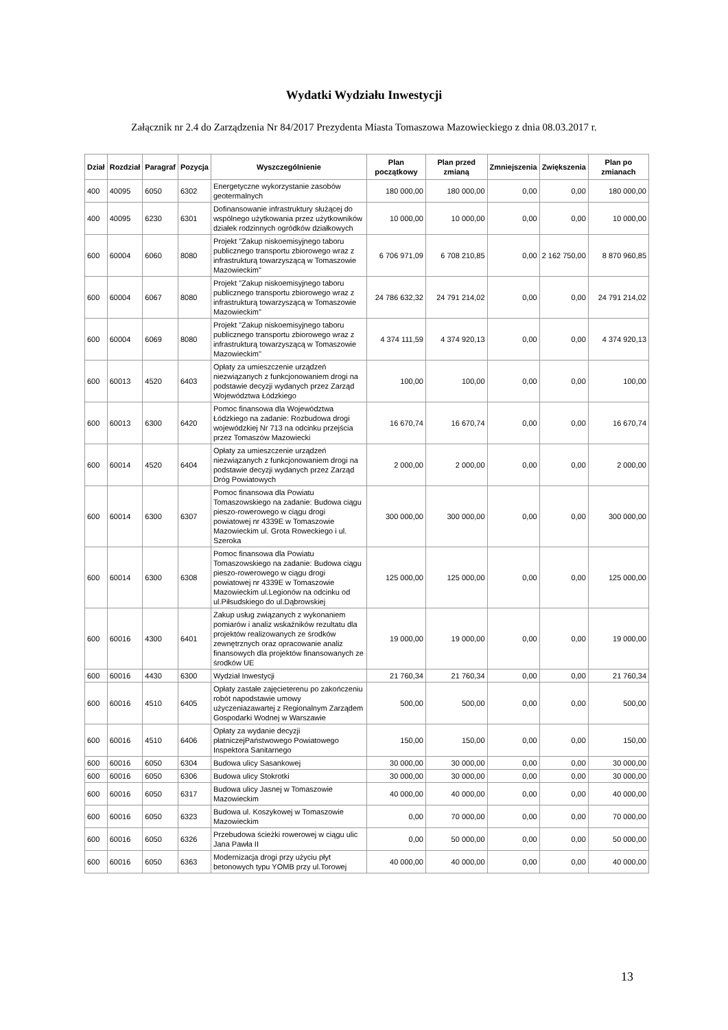Wydatki Wydziału Inwestycji
Załącznik nr 2.4 do Zarządzenia Nr 84/2017 Prezydenta Miasta Tomaszowa Mazowieckiego z dnia 08.03.2017 r.
| Dział | Rozdział | Paragraf | Pozycja | Wyszczególnienie | Plan początkowy | Plan przed zmianą | Zmniejszenia | Zwiększenia | Plan po zmianach |
| --- | --- | --- | --- | --- | --- | --- | --- | --- | --- |
| 400 | 40095 | 6050 | 6302 | Energetyczne wykorzystanie zasobów geotermalnych | 180 000,00 | 180 000,00 | 0,00 | 0,00 | 180 000,00 |
| 400 | 40095 | 6230 | 6301 | Dofinansowanie infrastruktury służącej do wspólnego użytkowania przez użytkowników działek rodzinnych ogródków działkowych | 10 000,00 | 10 000,00 | 0,00 | 0,00 | 10 000,00 |
| 600 | 60004 | 6060 | 8080 | Projekt "Zakup niskoemisyjnego taboru publicznego transportu zbiorowego wraz z infrastrukturą towarzyszącą w Tomaszowie Mazowieckim" | 6 706 971,09 | 6 708 210,85 | 0,00 | 2 162 750,00 | 8 870 960,85 |
| 600 | 60004 | 6067 | 8080 | Projekt "Zakup niskoemisyjnego taboru publicznego transportu zbiorowego wraz z infrastrukturą towarzyszącą w Tomaszowie Mazowieckim" | 24 786 632,32 | 24 791 214,02 | 0,00 | 0,00 | 24 791 214,02 |
| 600 | 60004 | 6069 | 8080 | Projekt "Zakup niskoemisyjnego taboru publicznego transportu zbiorowego wraz z infrastrukturą towarzyszącą w Tomaszowie Mazowieckim" | 4 374 111,59 | 4 374 920,13 | 0,00 | 0,00 | 4 374 920,13 |
| 600 | 60013 | 4520 | 6403 | Opłaty za umieszczenie urządzeń niezwiązanych z funkcjonowaniem drogi na podstawie decyzji wydanych przez Zarząd Województwa Łódzkiego | 100,00 | 100,00 | 0,00 | 0,00 | 100,00 |
| 600 | 60013 | 6300 | 6420 | Pomoc finansowa dla Województwa Łódzkiego na zadanie: Rozbudowa drogi wojewódzkiej Nr 713 na odcinku przejścia przez Tomaszów Mazowiecki | 16 670,74 | 16 670,74 | 0,00 | 0,00 | 16 670,74 |
| 600 | 60014 | 4520 | 6404 | Opłaty za umieszczenie urządzeń niezwiązanych z funkcjonowaniem drogi na podstawie decyzji wydanych przez Zarząd Dróg Powiatowych | 2 000,00 | 2 000,00 | 0,00 | 0,00 | 2 000,00 |
| 600 | 60014 | 6300 | 6307 | Pomoc finansowa dla Powiatu Tomaszowskiego na zadanie: Budowa ciągu pieszo-rowerowego w ciągu drogi powiatowej nr 4339E w Tomaszowie Mazowieckim ul. Grota Roweckiego i ul. Szeroka | 300 000,00 | 300 000,00 | 0,00 | 0,00 | 300 000,00 |
| 600 | 60014 | 6300 | 6308 | Pomoc finansowa dla Powiatu Tomaszowskiego na zadanie: Budowa ciągu pieszo-rowerowego w ciągu drogi powiatowej nr 4339E w Tomaszowie Mazowieckim ul.Legionów na odcinku od ul.Piłsudskiego do ul.Dąbrowskiej | 125 000,00 | 125 000,00 | 0,00 | 0,00 | 125 000,00 |
| 600 | 60016 | 4300 | 6401 | Zakup usług związanych z wykonaniem pomiarów i analiz wskaźników rezultatu dla projektów realizowanych ze środków zewnętrznych oraz opracowanie analiz finansowych dla projektów finansowanych ze środków UE | 19 000,00 | 19 000,00 | 0,00 | 0,00 | 19 000,00 |
| 600 | 60016 | 4430 | 6300 | Wydział Inwestycji | 21 760,34 | 21 760,34 | 0,00 | 0,00 | 21 760,34 |
| 600 | 60016 | 4510 | 6405 | Opłaty zastałe zajęcieterenu po zakończeniu robót napodstawie umowy użyczeniazawartej z Regionalnym Zarządem Gospodarki Wodnej w Warszawie | 500,00 | 500,00 | 0,00 | 0,00 | 500,00 |
| 600 | 60016 | 4510 | 6406 | Opłaty za wydanie decyzji płatniczejPaństwowego Powiatowego Inspektora Sanitarnego | 150,00 | 150,00 | 0,00 | 0,00 | 150,00 |
| 600 | 60016 | 6050 | 6304 | Budowa ulicy Sasankowej | 30 000,00 | 30 000,00 | 0,00 | 0,00 | 30 000,00 |
| 600 | 60016 | 6050 | 6306 | Budowa ulicy Stokrotki | 30 000,00 | 30 000,00 | 0,00 | 0,00 | 30 000,00 |
| 600 | 60016 | 6050 | 6317 | Budowa ulicy Jasnej w Tomaszowie Mazowieckim | 40 000,00 | 40 000,00 | 0,00 | 0,00 | 40 000,00 |
| 600 | 60016 | 6050 | 6323 | Budowa ul. Koszykowej w Tomaszowie Mazowieckim | 0,00 | 70 000,00 | 0,00 | 0,00 | 70 000,00 |
| 600 | 60016 | 6050 | 6326 | Przebudowa ścieżki rowerowej w ciągu ulic Jana Pawła II | 0,00 | 50 000,00 | 0,00 | 0,00 | 50 000,00 |
| 600 | 60016 | 6050 | 6363 | Modernizacja drogi przy użyciu płyt betonowych typu YOMB przy ul.Torowej | 40 000,00 | 40 000,00 | 0,00 | 0,00 | 40 000,00 |
13